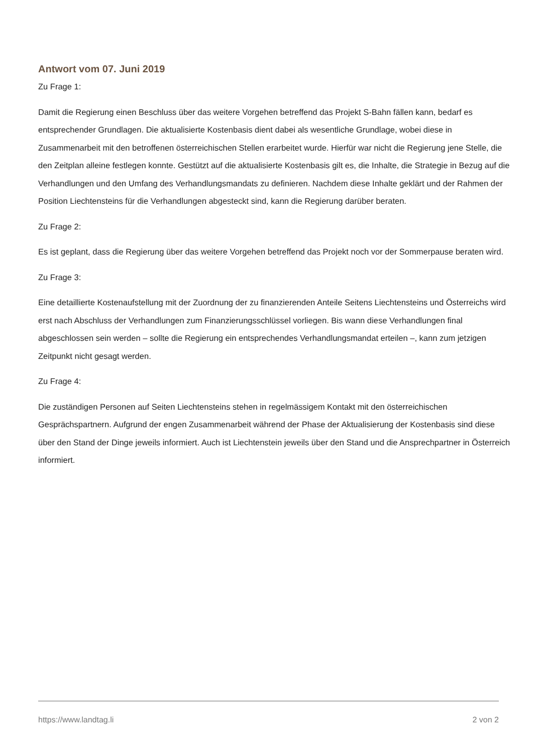Antwort vom 07. Juni 2019
Zu Frage 1:
Damit die Regierung einen Beschluss über das weitere Vorgehen betreffend das Projekt S-Bahn fällen kann, bedarf es entsprechender Grundlagen. Die aktualisierte Kostenbasis dient dabei als wesentliche Grundlage, wobei diese in Zusammenarbeit mit den betroffenen österreichischen Stellen erarbeitet wurde. Hierfür war nicht die Regierung jene Stelle, die den Zeitplan alleine festlegen konnte. Gestützt auf die aktualisierte Kostenbasis gilt es, die Inhalte, die Strategie in Bezug auf die Verhandlungen und den Umfang des Verhandlungsmandats zu definieren. Nachdem diese Inhalte geklärt und der Rahmen der Position Liechtensteins für die Verhandlungen abgesteckt sind, kann die Regierung darüber beraten.
Zu Frage 2:
Es ist geplant, dass die Regierung über das weitere Vorgehen betreffend das Projekt noch vor der Sommerpause beraten wird.
Zu Frage 3:
Eine detaillierte Kostenaufstellung mit der Zuordnung der zu finanzierenden Anteile Seitens Liechtensteins und Österreichs wird erst nach Abschluss der Verhandlungen zum Finanzierungsschlüssel vorliegen. Bis wann diese Verhandlungen final abgeschlossen sein werden – sollte die Regierung ein entsprechendes Verhandlungsmandat erteilen –, kann zum jetzigen Zeitpunkt nicht gesagt werden.
Zu Frage 4:
Die zuständigen Personen auf Seiten Liechtensteins stehen in regelmässigem Kontakt mit den österreichischen Gesprächspartnern. Aufgrund der engen Zusammenarbeit während der Phase der Aktualisierung der Kostenbasis sind diese über den Stand der Dinge jeweils informiert. Auch ist Liechtenstein jeweils über den Stand und die Ansprechpartner in Österreich informiert.
https://www.landtag.li 2 von 2